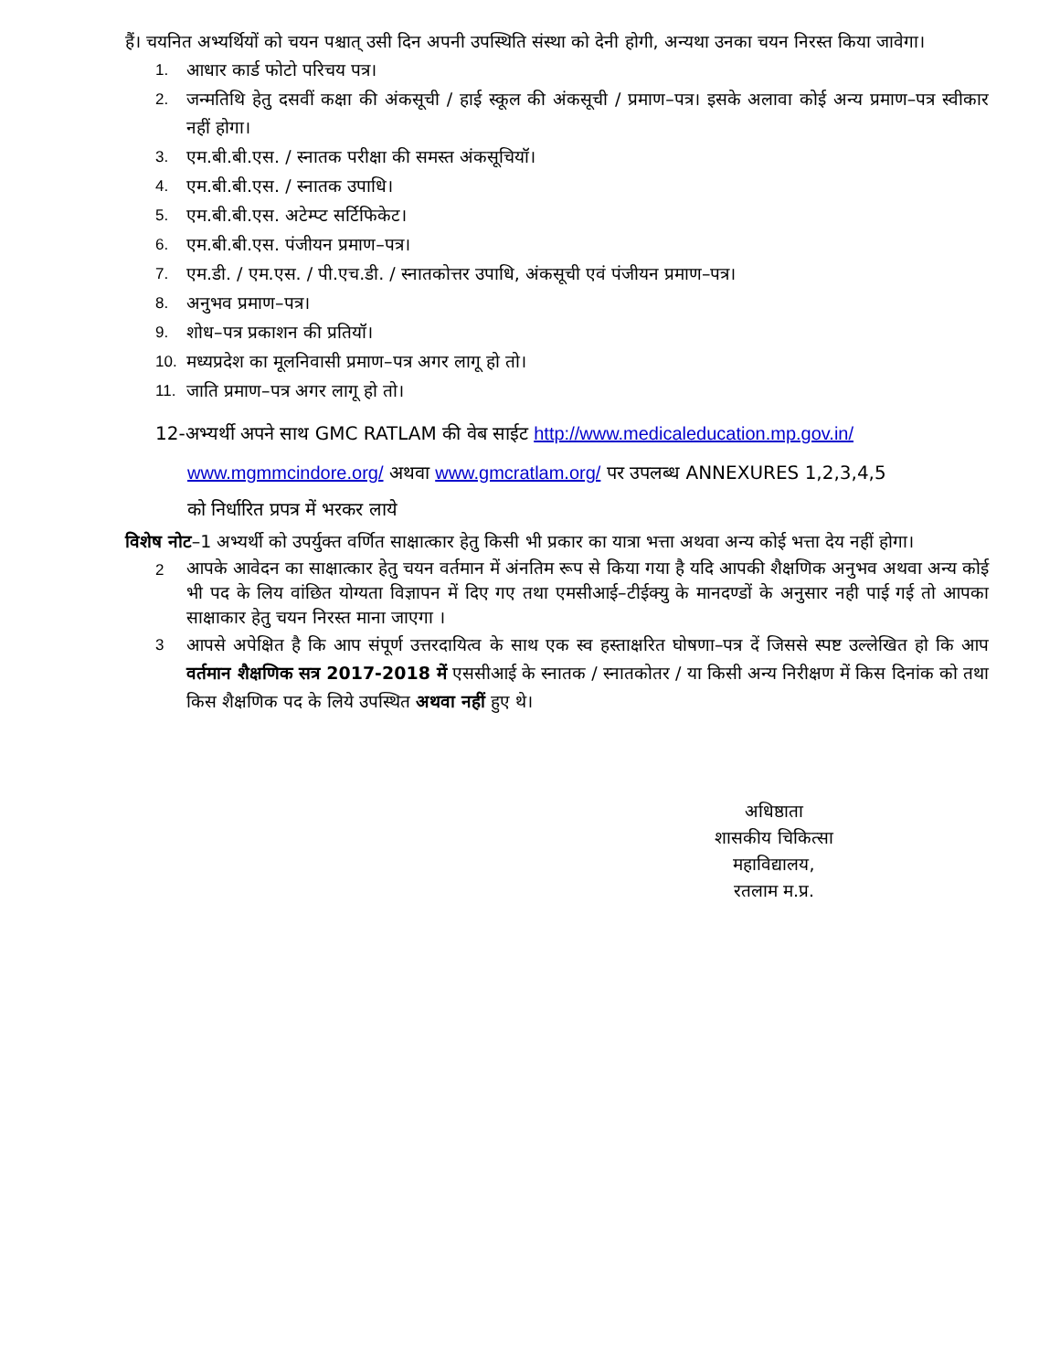हैं। चयनित अभ्यर्थियों को चयन पश्चात् उसी दिन अपनी उपस्थिति संस्था को देनी होगी, अन्यथा उनका चयन निरस्त किया जावेगा।
1. आधार कार्ड फोटो परिचय पत्र।
2. जन्मतिथि हेतु दसवीं कक्षा की अंकसूची / हाई स्कूल की अंकसूची / प्रमाण–पत्र। इसके अलावा कोई अन्य प्रमाण–पत्र स्वीकार नहीं होगा।
3. एम.बी.बी.एस. / स्नातक परीक्षा की समस्त अंकसूचियॉ।
4. एम.बी.बी.एस. / स्नातक उपाधि।
5. एम.बी.बी.एस. अटेम्प्ट सर्टिफिकेट।
6. एम.बी.बी.एस. पंजीयन प्रमाण–पत्र।
7. एम.डी. / एम.एस. / पी.एच.डी. / स्नातकोत्तर उपाधि, अंकसूची एवं पंजीयन प्रमाण–पत्र।
8. अनुभव प्रमाण–पत्र।
9. शोध–पत्र प्रकाशन की प्रतियॉ।
10. मध्यप्रदेश का मूलनिवासी प्रमाण–पत्र अगर लागू हो तो।
11. जाति प्रमाण–पत्र अगर लागू हो तो।
12-अभ्यर्थी अपने साथ GMC RATLAM की वेब साईट http://www.medicaleducation.mp.gov.in/
www.mgmmcindore.org/ अथवा www.gmcratlam.org/ पर उपलब्ध ANNEXURES 1,2,3,4,5
को निर्धारित प्रपत्र में भरकर लाये
विशेष नोट–1 अभ्यर्थी को उपर्युक्त वर्णित साक्षात्कार हेतु किसी भी प्रकार का यात्रा भत्ता अथवा अन्य कोई भत्ता देय नहीं होगा।
2 आपके आवेदन का साक्षात्कार हेतु चयन वर्तमान में अंनतिम रूप से किया गया है यदि आपकी शैक्षणिक अनुभव अथवा अन्य कोई भी पद के लिय वांछित योग्यता विज्ञापन में दिए गए तथा एमसीआई–टीईक्यु के मानदण्डों के अनुसार नही पाई गई तो आपका साक्षाकार हेतु चयन निरस्त माना जाएगा ।
3 आपसे अपेक्षित है कि आप संपूर्ण उत्तरदायित्व के साथ एक स्व हस्ताक्षरित घोषणा–पत्र दें जिससे स्पष्ट उल्लेखित हो कि आप वर्तमान शैक्षणिक सत्र 2017-2018 में एससीआई के स्नातक / स्नातकोतर / या किसी अन्य निरीक्षण में किस दिनांक को तथा किस शैक्षणिक पद के लिये उपस्थित अथवा नहीं हुए थे।
अधिष्ठाता
शासकीय चिकित्सा महाविद्यालय,
रतलाम म.प्र.